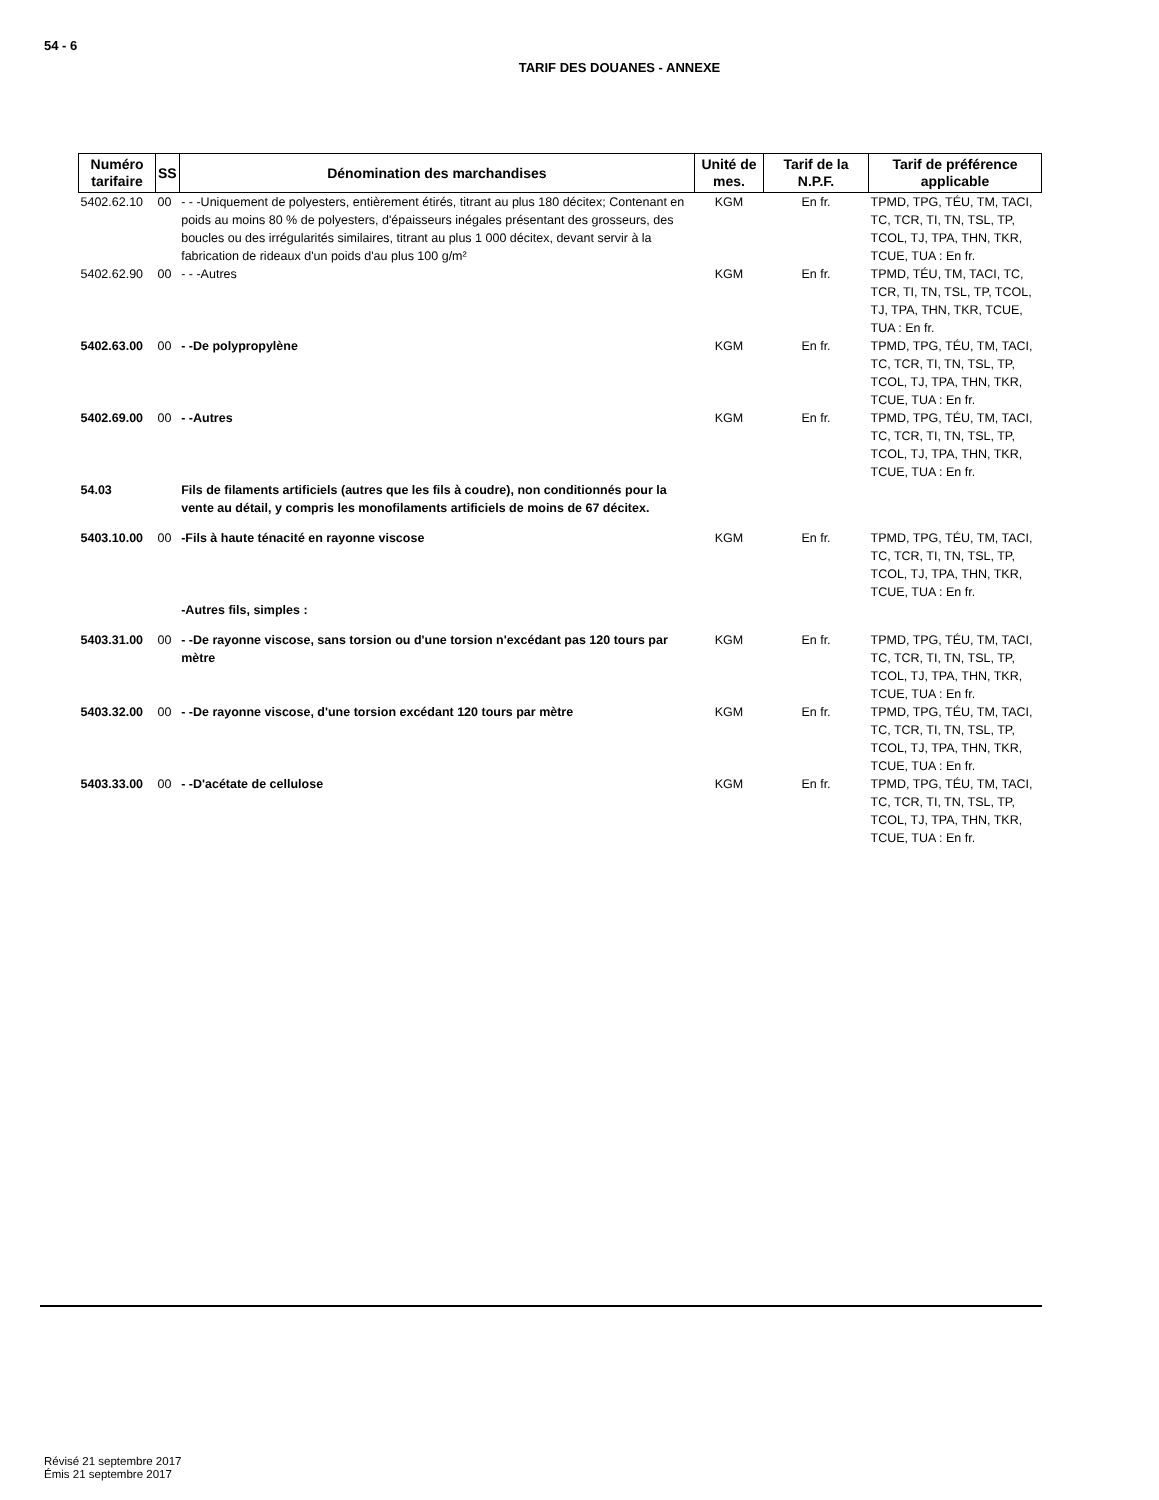54 - 6
TARIF DES DOUANES - ANNEXE
| Numéro tarifaire | SS | Dénomination des marchandises | Unité de mes. | Tarif de la N.P.F. | Tarif de préférence applicable |
| --- | --- | --- | --- | --- | --- |
| 5402.62.10 | 00 | - - -Uniquement de polyesters, entièrement étirés, titrant au plus 180 décitex; Contenant en poids au moins 80 % de polyesters, d'épaisseurs inégales présentant des grosseurs, des boucles ou des irrégularités similaires, titrant au plus 1 000 décitex, devant servir à la fabrication de rideaux d'un poids d'au plus 100 g/m² | KGM | En fr. | TPMD, TPG, TÉU, TM, TACI, TC, TCR, TI, TN, TSL, TP, TCOL, TJ, TPA, THN, TKR, TCUE, TUA : En fr. |
| 5402.62.90 | 00 | - - -Autres | KGM | En fr. | TPMD, TÉU, TM, TACI, TC, TCR, TI, TN, TSL, TP, TCOL, TJ, TPA, THN, TKR, TCUE, TUA : En fr. |
| 5402.63.00 | 00 | - -De polypropylène | KGM | En fr. | TPMD, TPG, TÉU, TM, TACI, TC, TCR, TI, TN, TSL, TP, TCOL, TJ, TPA, THN, TKR, TCUE, TUA : En fr. |
| 5402.69.00 | 00 | - -Autres | KGM | En fr. | TPMD, TPG, TÉU, TM, TACI, TC, TCR, TI, TN, TSL, TP, TCOL, TJ, TPA, THN, TKR, TCUE, TUA : En fr. |
| 54.03 | | Fils de filaments artificiels (autres que les fils à coudre), non conditionnés pour la vente au détail, y compris les monofilaments artificiels de moins de 67 décitex. | | | |
| 5403.10.00 | 00 | -Fils à haute ténacité en rayonne viscose | KGM | En fr. | TPMD, TPG, TÉU, TM, TACI, TC, TCR, TI, TN, TSL, TP, TCOL, TJ, TPA, THN, TKR, TCUE, TUA : En fr. |
| | | -Autres fils, simples : | | | |
| 5403.31.00 | 00 | - -De rayonne viscose, sans torsion ou d'une torsion n'excédant pas 120 tours par mètre | KGM | En fr. | TPMD, TPG, TÉU, TM, TACI, TC, TCR, TI, TN, TSL, TP, TCOL, TJ, TPA, THN, TKR, TCUE, TUA : En fr. |
| 5403.32.00 | 00 | - -De rayonne viscose, d'une torsion excédant 120 tours par mètre | KGM | En fr. | TPMD, TPG, TÉU, TM, TACI, TC, TCR, TI, TN, TSL, TP, TCOL, TJ, TPA, THN, TKR, TCUE, TUA : En fr. |
| 5403.33.00 | 00 | - -D'acétate de cellulose | KGM | En fr. | TPMD, TPG, TÉU, TM, TACI, TC, TCR, TI, TN, TSL, TP, TCOL, TJ, TPA, THN, TKR, TCUE, TUA : En fr. |
Révisé 21 septembre 2017
Émis 21 septembre 2017